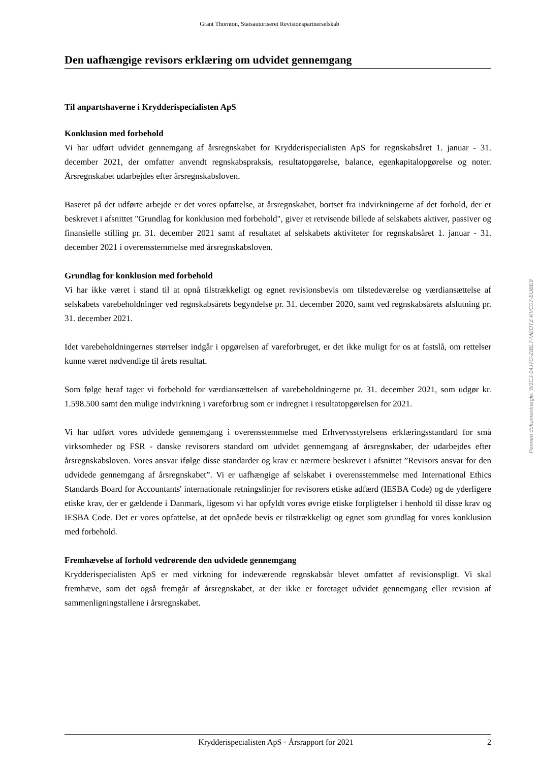Grant Thornton, Statsautoriseret Revisionspartnerselskab
Den uafhængige revisors erklæring om udvidet gennemgang
Til anpartshaverne i Krydderispecialisten ApS
Konklusion med forbehold
Vi har udført udvidet gennemgang af årsregnskabet for Krydderispecialisten ApS for regnskabsåret 1. januar - 31. december 2021, der omfatter anvendt regnskabspraksis, resultatopgørelse, balance, egenkapitalopgørelse og noter. Årsregnskabet udarbejdes efter årsregnskabsloven.
Baseret på det udførte arbejde er det vores opfattelse, at årsregnskabet, bortset fra indvirkningerne af det forhold, der er beskrevet i afsnittet "Grundlag for konklusion med forbehold", giver et retvisende billede af selskabets aktiver, passiver og finansielle stilling pr. 31. december 2021 samt af resultatet af selskabets aktiviteter for regnskabsåret 1. januar - 31. december 2021 i overensstemmelse med årsregnskabsloven.
Grundlag for konklusion med forbehold
Vi har ikke været i stand til at opnå tilstrækkeligt og egnet revisionsbevis om tilstedeværelse og værdiansættelse af selskabets varebeholdninger ved regnskabsårets begyndelse pr. 31. december 2020, samt ved regnskabsårets afslutning pr. 31. december 2021.
Idet varebeholdningernes størrelser indgår i opgørelsen af vareforbruget, er det ikke muligt for os at fastslå, om rettelser kunne været nødvendige til årets resultat.
Som følge heraf tager vi forbehold for værdiansættelsen af varebeholdningerne pr. 31. december 2021, som udgør kr. 1.598.500 samt den mulige indvirkning i vareforbrug som er indregnet i resultatopgørelsen for 2021.
Vi har udført vores udvidede gennemgang i overensstemmelse med Erhvervsstyrelsens erklæringsstandard for små virksomheder og FSR - danske revisorers standard om udvidet gennemgang af årsregnskaber, der udarbejdes efter årsregnskabsloven. Vores ansvar ifølge disse standarder og krav er nærmere beskrevet i afsnittet ”Revisors ansvar for den udvidede gennemgang af årsregnskabet”. Vi er uafhængige af selskabet i overensstemmelse med International Ethics Standards Board for Accountants' internationale retningslinjer for revisorers etiske adfærd (IESBA Code) og de yderligere etiske krav, der er gældende i Danmark, ligesom vi har opfyldt vores øvrige etiske forpligtelser i henhold til disse krav og IESBA Code. Det er vores opfattelse, at det opnåede bevis er tilstrækkeligt og egnet som grundlag for vores konklusion med forbehold.
Fremhævelse af forhold vedrørende den udvidede gennemgang
Krydderispecialisten ApS er med virkning for indeværende regnskabsår blevet omfattet af revisionspligt. Vi skal fremhæve, som det også fremgår af årsregnskabet, at der ikke er foretaget udvidet gennemgang eller revision af sammenligningstallene i årsregnskabet.
Penneo dokumentnøgle: W1CJ-14J7O-ZIBL7-MEOTZ-KVC07-EUBE8
Krydderispecialisten ApS · Årsrapport for 2021 2